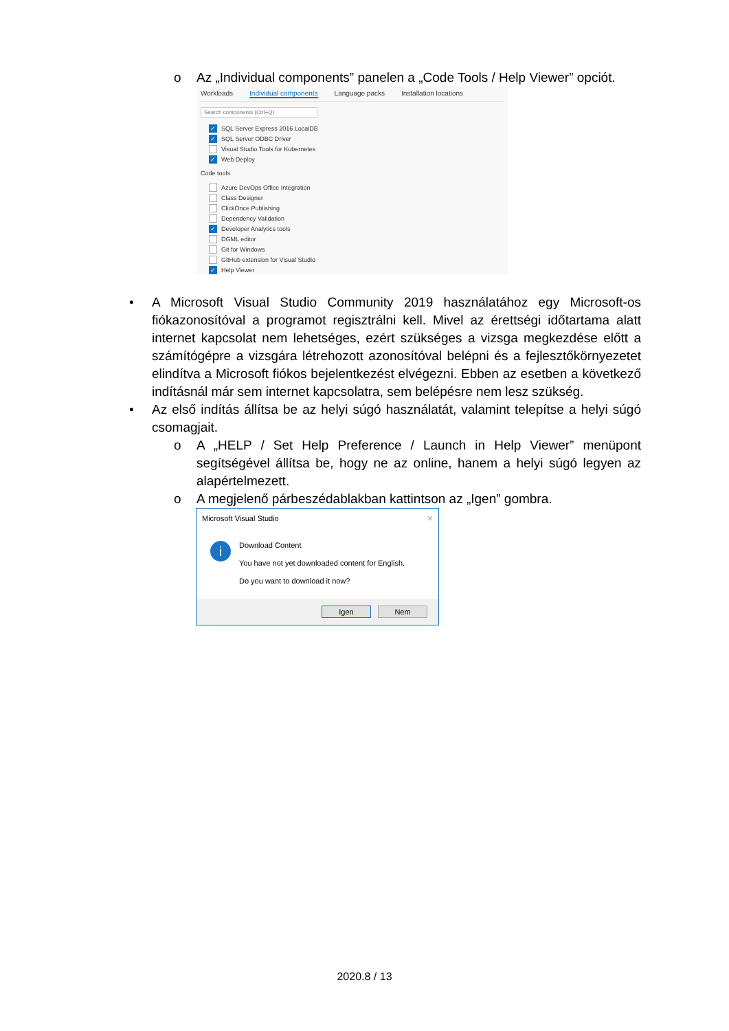o Az „Individual components” panelen a „Code Tools / Help Viewer” opciót.
Workloads Individual components Language packs Installation locations
Search components (Ctrl+Q)
✓ SQL Server Express 2016 LocalDB
✓ SQL Server ODBC Driver
Visual Studio Tools for Kubernetes
✓ Web Deploy
Code tools
Azure DevOps Office Integration
Class Designer
ClickOnce Publishing
Dependency Validation
✓ Developer Analytics tools
DGML editor
Git for Windows
GitHub extension for Visual Studio
✓ Help Viewer
• A Microsoft Visual Studio Community 2019 használatához egy Microsoft-os fiókazonosítóval a programot regisztrálni kell. Mivel az érettségi időtartama alatt internet kapcsolat nem lehetséges, ezért szükséges a vizsga megkezdése előtt a számítógépre a vizsgára létrehozott azonosítóval belépni és a fejlesztőkörnyezetet elindítva a Microsoft fiókos bejelentkezést elvégezni. Ebben az esetben a következő indításnál már sem internet kapcsolatra, sem belépésre nem lesz szükség.
• Az első indítás állítsa be az helyi súgó használatát, valamint telepítse a helyi súgó csomagjait.
o A „HELP / Set Help Preference / Launch in Help Viewer” menüpont segítségével állítsa be, hogy ne az online, hanem a helyi súgó legyen az alapértelmezett.
o A megjelenő párbeszédablakban kattintson az „Igen” gombra.
Microsoft Visual Studio ✕
i
Download Content
You have not yet downloaded content for English.
Do you want to download it now?
Igen Nem
2020.8 / 13